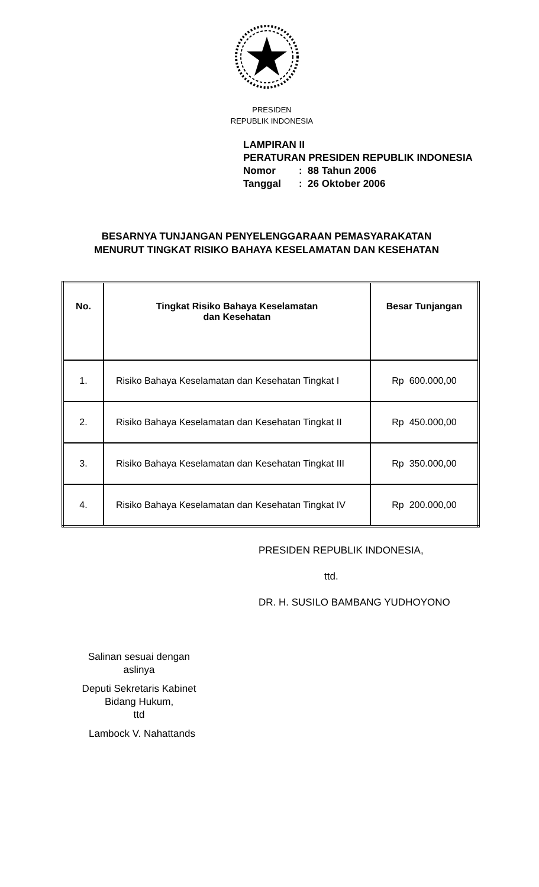PRESIDEN
REPUBLIK INDONESIA
LAMPIRAN II
PERATURAN PRESIDEN REPUBLIK INDONESIA
Nomor: 88 Tahun 2006
Tanggal: 26 Oktober 2006
BESARNYA TUNJANGAN PENYELENGGARAAN PEMASYARAKATAN
MENURUT TINGKAT RISIKO BAHAYA KESELAMATAN DAN KESEHATAN
| No. | Tingkat Risiko Bahaya Keselamatan dan Kesehatan | Besar Tunjangan |
| --- | --- | --- |
| 1. | Risiko Bahaya Keselamatan dan Kesehatan Tingkat I | Rp 600.000,00 |
| 2. | Risiko Bahaya Keselamatan dan Kesehatan Tingkat II | Rp 450.000,00 |
| 3. | Risiko Bahaya Keselamatan dan Kesehatan Tingkat III | Rp 350.000,00 |
| 4. | Risiko Bahaya Keselamatan dan Kesehatan Tingkat IV | Rp 200.000,00 |
PRESIDEN REPUBLIK INDONESIA,
ttd.
DR. H. SUSILO BAMBANG YUDHOYONO
Salinan sesuai dengan aslinya
Deputi Sekretaris Kabinet
Bidang Hukum,
ttd
Lambock V. Nahattands